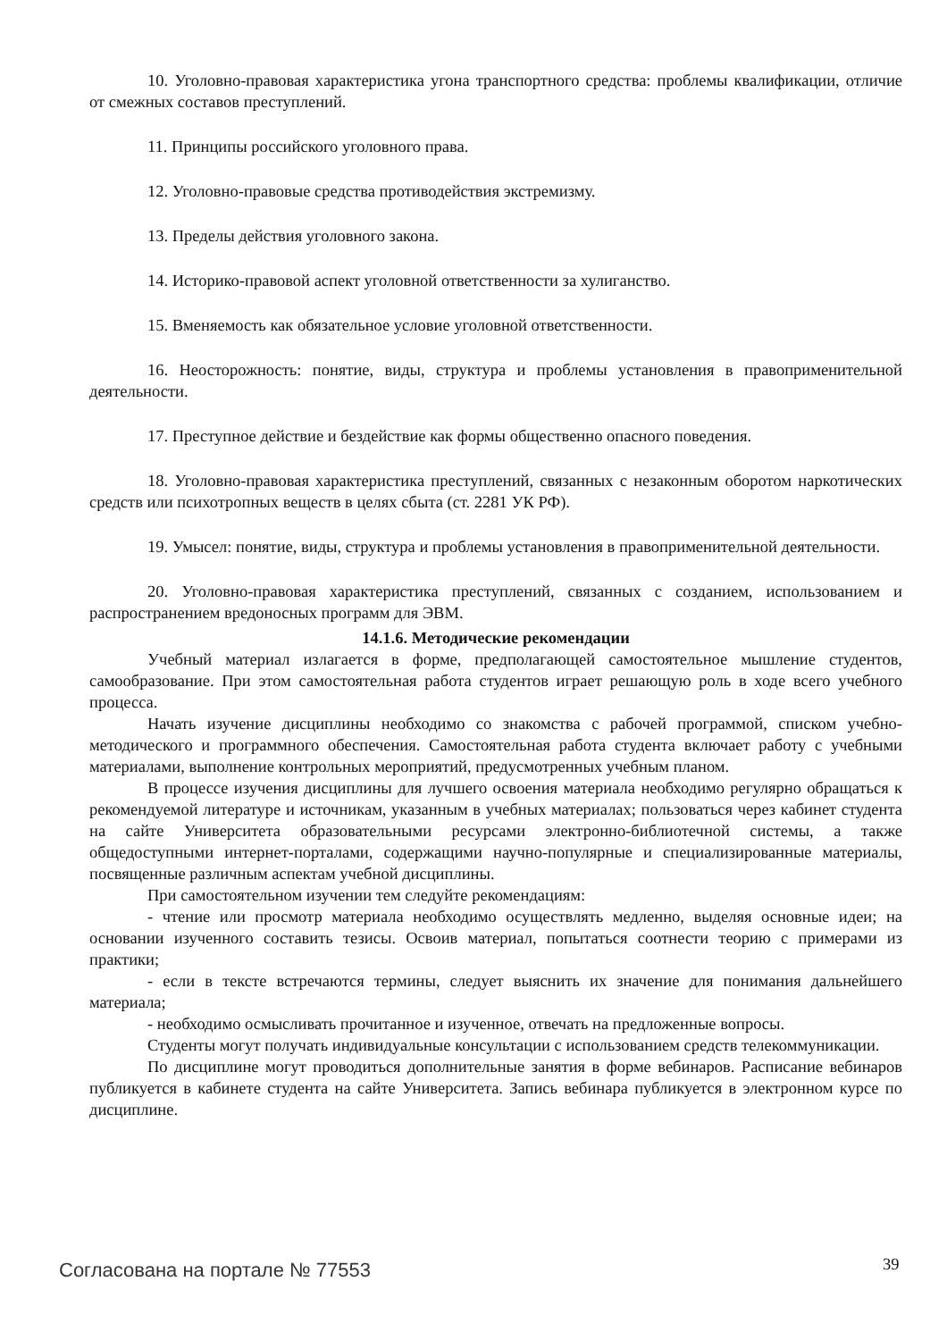10. Уголовно-правовая характеристика угона транспортного средства: проблемы квалификации, отличие от смежных составов преступлений.
11. Принципы российского уголовного права.
12. Уголовно-правовые средства противодействия экстремизму.
13. Пределы действия уголовного закона.
14. Историко-правовой аспект уголовной ответственности за хулиганство.
15. Вменяемость как обязательное условие уголовной ответственности.
16. Неосторожность: понятие, виды, структура и проблемы установления в правоприменительной деятельности.
17. Преступное действие и бездействие как формы общественно опасного поведения.
18. Уголовно-правовая характеристика преступлений, связанных с незаконным оборотом наркотических средств или психотропных веществ в целях сбыта (ст. 2281 УК РФ).
19. Умысел: понятие, виды, структура и проблемы установления в правоприменительной деятельности.
20. Уголовно-правовая характеристика преступлений, связанных с созданием, использованием и распространением вредоносных программ для ЭВМ.
14.1.6. Методические рекомендации
Учебный материал излагается в форме, предполагающей самостоятельное мышление студентов, самообразование. При этом самостоятельная работа студентов играет решающую роль в ходе всего учебного процесса.
Начать изучение дисциплины необходимо со знакомства с рабочей программой, списком учебно-методического и программного обеспечения. Самостоятельная работа студента включает работу с учебными материалами, выполнение контрольных мероприятий, предусмотренных учебным планом.
В процессе изучения дисциплины для лучшего освоения материала необходимо регулярно обращаться к рекомендуемой литературе и источникам, указанным в учебных материалах; пользоваться через кабинет студента на сайте Университета образовательными ресурсами электронно-библиотечной системы, а также общедоступными интернет-порталами, содержащими научно-популярные и специализированные материалы, посвященные различным аспектам учебной дисциплины.
При самостоятельном изучении тем следуйте рекомендациям:
- чтение или просмотр материала необходимо осуществлять медленно, выделяя основные идеи; на основании изученного составить тезисы. Освоив материал, попытаться соотнести теорию с примерами из практики;
- если в тексте встречаются термины, следует выяснить их значение для понимания дальнейшего материала;
- необходимо осмысливать прочитанное и изученное, отвечать на предложенные вопросы.
Студенты могут получать индивидуальные консультации с использованием средств телекоммуникации.
По дисциплине могут проводиться дополнительные занятия в форме вебинаров. Расписание вебинаров публикуется в кабинете студента на сайте Университета. Запись вебинара публикуется в электронном курсе по дисциплине.
Согласована на портале № 77553 39